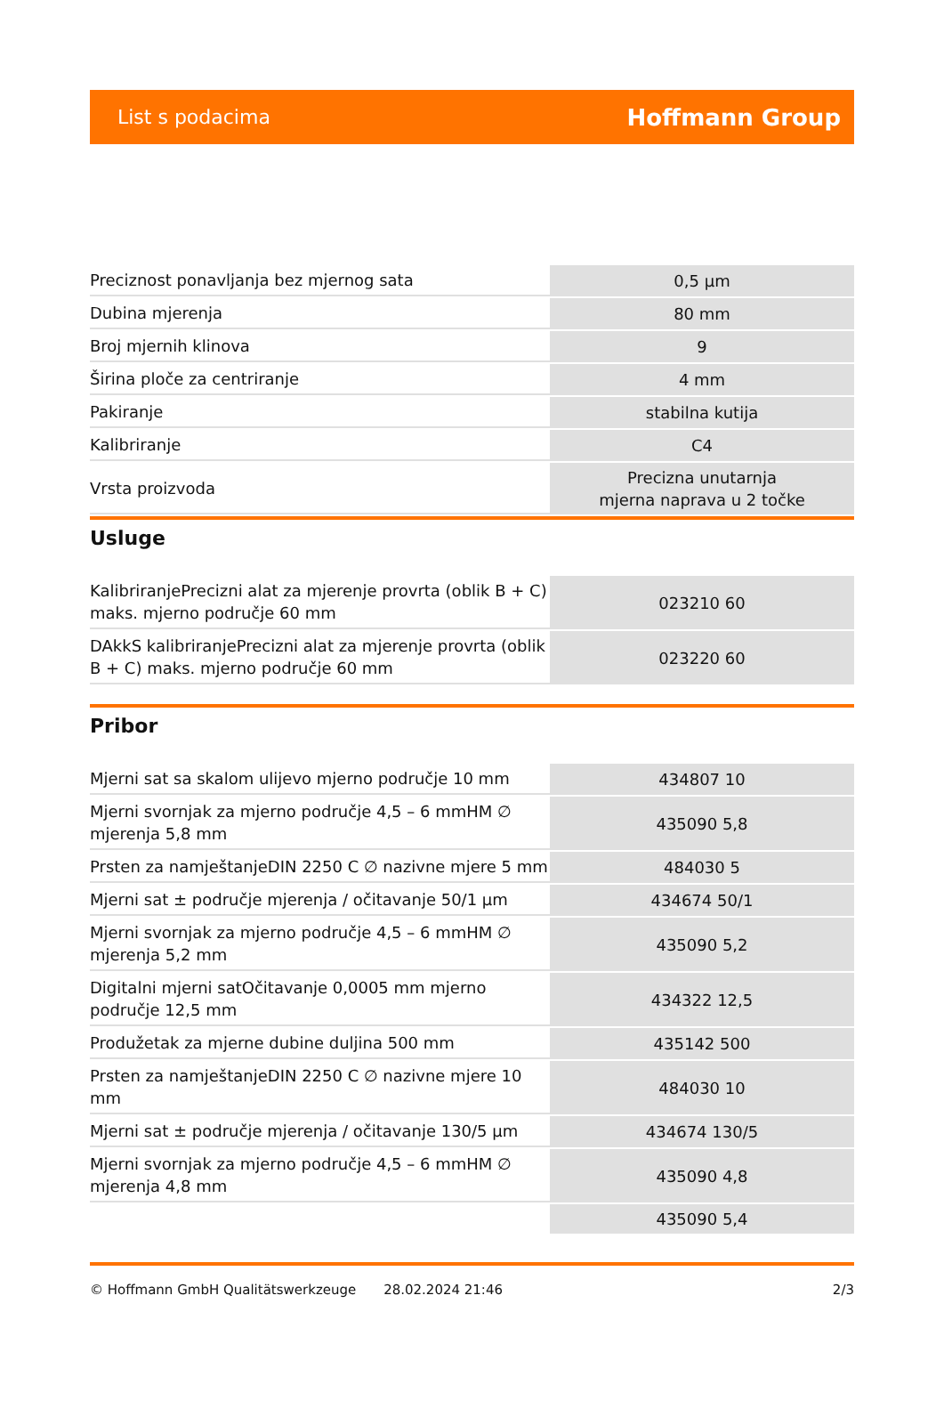List s podacima Hoffmann Group
| Preciznost ponavljanja bez mjernog sata | 0,5 µm |
| Dubina mjerenja | 80 mm |
| Broj mjernih klinova | 9 |
| Širina ploče za centriranje | 4 mm |
| Pakiranje | stabilna kutija |
| Kalibriranje | C4 |
| Vrsta proizvoda | Precizna unutarnja mjerna naprava u 2 točke |
Usluge
| KalibriranjePrecizni alat za mjerenje provrta (oblik B + C) maks. mjerno područje 60 mm | 023210 60 |
| DAkkS kalibriranjePrecizni alat za mjerenje provrta (oblik B + C) maks. mjerno područje 60 mm | 023220 60 |
Pribor
| Mjerni sat sa skalom ulijevo mjerno područje 10 mm | 434807 10 |
| Mjerni svornjak za mjerno područje 4,5 – 6 mmHM ∅ mjerenja 5,8 mm | 435090 5,8 |
| Prsten za namještanjeDIN 2250 C ∅ nazivne mjere 5 mm | 484030 5 |
| Mjerni sat ± područje mjerenja / očitavanje 50/1 µm | 434674 50/1 |
| Mjerni svornjak za mjerno područje 4,5 – 6 mmHM ∅ mjerenja 5,2 mm | 435090 5,2 |
| Digitalni mjerni satOčitavanje 0,0005 mm mjerno područje 12,5 mm | 434322 12,5 |
| Produžetak za mjerne dubine duljina 500 mm | 435142 500 |
| Prsten za namještanjeDIN 2250 C ∅ nazivne mjere 10 mm | 484030 10 |
| Mjerni sat ± područje mjerenja / očitavanje 130/5 µm | 434674 130/5 |
| Mjerni svornjak za mjerno područje 4,5 – 6 mmHM ∅ mjerenja 4,8 mm | 435090 4,8 |
| | 435090 5,4 |
© Hoffmann GmbH Qualitätswerkzeuge 28.02.2024 21:46 2/3